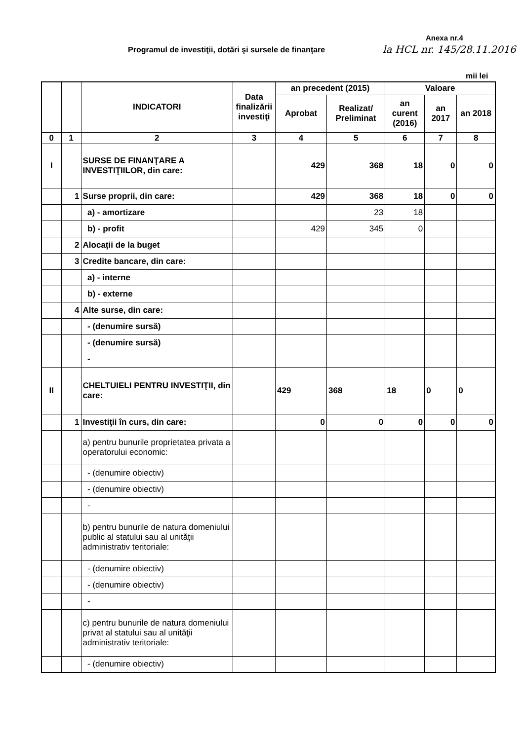Anexa nr.4
Programul de investiţii, dotări şi sursele de finanţare
la HCL nr. 145/28.11.2016
mii lei
| | | INDICATORI | Data finalizării investiţi | an precedent (2015) | | Valoare | | |
| --- | --- | --- | --- | --- | --- | --- | --- | --- |
| | | | | Aprobat | Realizat/ Preliminat | an curent (2016) | an 2017 | an 2018 |
| 0 | 1 | 2 | 3 | 4 | 5 | 6 | 7 | 8 |
| I | | SURSE DE FINANŢARE A INVESTIŢIILOR, din care: | | 429 | 368 | 18 | 0 | 0 |
| | 1 | Surse proprii, din care: | | 429 | 368 | 18 | 0 | 0 |
| | | a) - amortizare | | | 23 | 18 | | |
| | | b) - profit | | 429 | 345 | 0 | | |
| | 2 | Alocaţii de la buget | | | | | | |
| | 3 | Credite bancare, din care: | | | | | | |
| | | a) - interne | | | | | | |
| | | b) - externe | | | | | | |
| | 4 | Alte surse, din care: | | | | | | |
| | | - (denumire sursă) | | | | | | |
| | | - (denumire sursă) | | | | | | |
| | | - | | | | | | |
| II | | CHELTUIELI PENTRU INVESTIŢII, din care: | | 429 | 368 | 18 | 0 | 0 |
| | 1 | Investiţii în curs, din care: | | 0 | 0 | 0 | 0 | 0 |
| | | a) pentru bunurile proprietatea privata a operatorului economic: | | | | | | |
| | | - (denumire obiectiv) | | | | | | |
| | | - (denumire obiectiv) | | | | | | |
| | | - | | | | | | |
| | | b) pentru bunurile de natura domeniului public al statului sau al unităţii administrativ teritoriale: | | | | | | |
| | | - (denumire obiectiv) | | | | | | |
| | | - (denumire obiectiv) | | | | | | |
| | | - | | | | | | |
| | | c) pentru bunurile de natura domeniului privat al statului sau al unităţii administrativ teritoriale: | | | | | | |
| | | - (denumire obiectiv) | | | | | | |